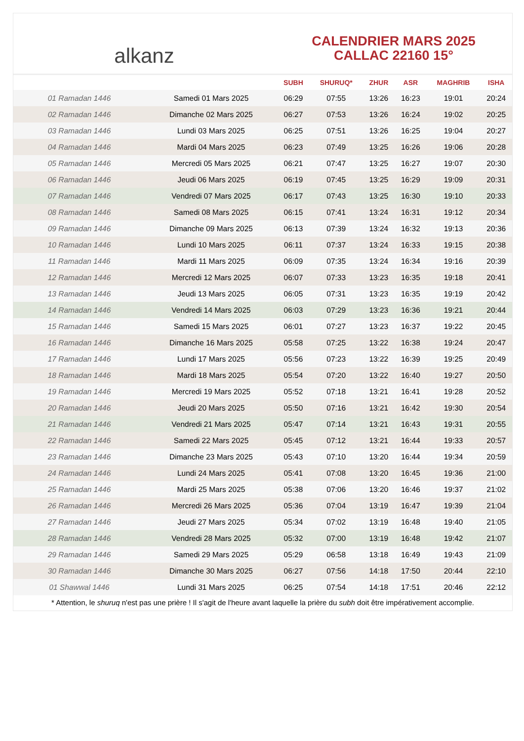alkanz
CALENDRIER MARS 2025
CALLAC 22160 15°
| | | SUBH | SHURUQ* | ZHUR | ASR | MAGHRIB | ISHA |
| --- | --- | --- | --- | --- | --- | --- | --- |
| 01 Ramadan 1446 | Samedi 01 Mars 2025 | 06:29 | 07:55 | 13:26 | 16:23 | 19:01 | 20:24 |
| 02 Ramadan 1446 | Dimanche 02 Mars 2025 | 06:27 | 07:53 | 13:26 | 16:24 | 19:02 | 20:25 |
| 03 Ramadan 1446 | Lundi 03 Mars 2025 | 06:25 | 07:51 | 13:26 | 16:25 | 19:04 | 20:27 |
| 04 Ramadan 1446 | Mardi 04 Mars 2025 | 06:23 | 07:49 | 13:25 | 16:26 | 19:06 | 20:28 |
| 05 Ramadan 1446 | Mercredi 05 Mars 2025 | 06:21 | 07:47 | 13:25 | 16:27 | 19:07 | 20:30 |
| 06 Ramadan 1446 | Jeudi 06 Mars 2025 | 06:19 | 07:45 | 13:25 | 16:29 | 19:09 | 20:31 |
| 07 Ramadan 1446 | Vendredi 07 Mars 2025 | 06:17 | 07:43 | 13:25 | 16:30 | 19:10 | 20:33 |
| 08 Ramadan 1446 | Samedi 08 Mars 2025 | 06:15 | 07:41 | 13:24 | 16:31 | 19:12 | 20:34 |
| 09 Ramadan 1446 | Dimanche 09 Mars 2025 | 06:13 | 07:39 | 13:24 | 16:32 | 19:13 | 20:36 |
| 10 Ramadan 1446 | Lundi 10 Mars 2025 | 06:11 | 07:37 | 13:24 | 16:33 | 19:15 | 20:38 |
| 11 Ramadan 1446 | Mardi 11 Mars 2025 | 06:09 | 07:35 | 13:24 | 16:34 | 19:16 | 20:39 |
| 12 Ramadan 1446 | Mercredi 12 Mars 2025 | 06:07 | 07:33 | 13:23 | 16:35 | 19:18 | 20:41 |
| 13 Ramadan 1446 | Jeudi 13 Mars 2025 | 06:05 | 07:31 | 13:23 | 16:35 | 19:19 | 20:42 |
| 14 Ramadan 1446 | Vendredi 14 Mars 2025 | 06:03 | 07:29 | 13:23 | 16:36 | 19:21 | 20:44 |
| 15 Ramadan 1446 | Samedi 15 Mars 2025 | 06:01 | 07:27 | 13:23 | 16:37 | 19:22 | 20:45 |
| 16 Ramadan 1446 | Dimanche 16 Mars 2025 | 05:58 | 07:25 | 13:22 | 16:38 | 19:24 | 20:47 |
| 17 Ramadan 1446 | Lundi 17 Mars 2025 | 05:56 | 07:23 | 13:22 | 16:39 | 19:25 | 20:49 |
| 18 Ramadan 1446 | Mardi 18 Mars 2025 | 05:54 | 07:20 | 13:22 | 16:40 | 19:27 | 20:50 |
| 19 Ramadan 1446 | Mercredi 19 Mars 2025 | 05:52 | 07:18 | 13:21 | 16:41 | 19:28 | 20:52 |
| 20 Ramadan 1446 | Jeudi 20 Mars 2025 | 05:50 | 07:16 | 13:21 | 16:42 | 19:30 | 20:54 |
| 21 Ramadan 1446 | Vendredi 21 Mars 2025 | 05:47 | 07:14 | 13:21 | 16:43 | 19:31 | 20:55 |
| 22 Ramadan 1446 | Samedi 22 Mars 2025 | 05:45 | 07:12 | 13:21 | 16:44 | 19:33 | 20:57 |
| 23 Ramadan 1446 | Dimanche 23 Mars 2025 | 05:43 | 07:10 | 13:20 | 16:44 | 19:34 | 20:59 |
| 24 Ramadan 1446 | Lundi 24 Mars 2025 | 05:41 | 07:08 | 13:20 | 16:45 | 19:36 | 21:00 |
| 25 Ramadan 1446 | Mardi 25 Mars 2025 | 05:38 | 07:06 | 13:20 | 16:46 | 19:37 | 21:02 |
| 26 Ramadan 1446 | Mercredi 26 Mars 2025 | 05:36 | 07:04 | 13:19 | 16:47 | 19:39 | 21:04 |
| 27 Ramadan 1446 | Jeudi 27 Mars 2025 | 05:34 | 07:02 | 13:19 | 16:48 | 19:40 | 21:05 |
| 28 Ramadan 1446 | Vendredi 28 Mars 2025 | 05:32 | 07:00 | 13:19 | 16:48 | 19:42 | 21:07 |
| 29 Ramadan 1446 | Samedi 29 Mars 2025 | 05:29 | 06:58 | 13:18 | 16:49 | 19:43 | 21:09 |
| 30 Ramadan 1446 | Dimanche 30 Mars 2025 | 06:27 | 07:56 | 14:18 | 17:50 | 20:44 | 22:10 |
| 01 Shawwal 1446 | Lundi 31 Mars 2025 | 06:25 | 07:54 | 14:18 | 17:51 | 20:46 | 22:12 |
* Attention, le shuruq n'est pas une prière ! Il s'agit de l'heure avant laquelle la prière du subh doit être impérativement accomplie.